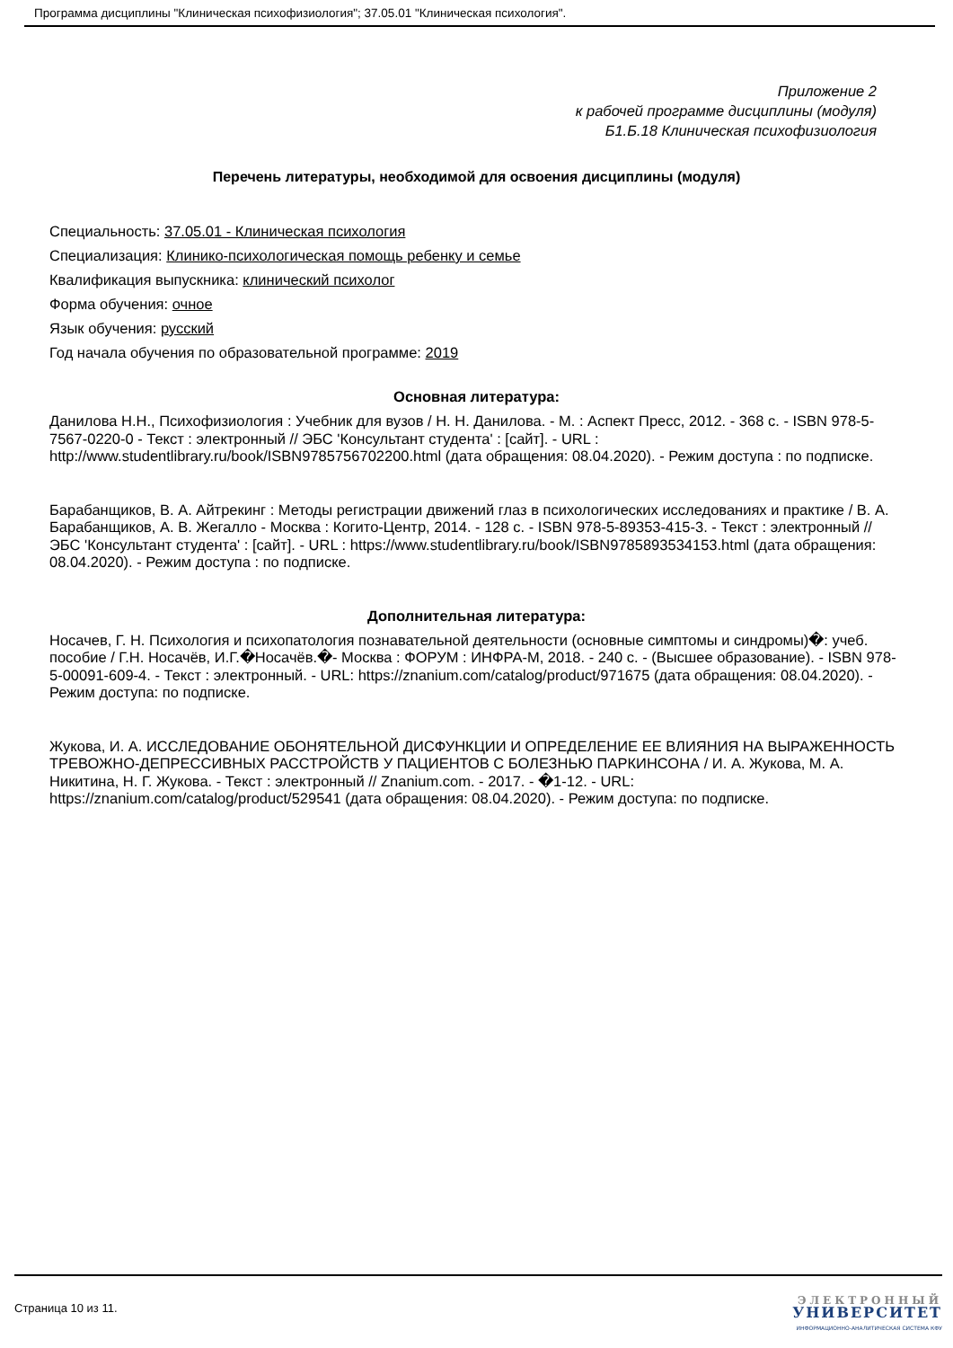Программа дисциплины "Клиническая психофизиология"; 37.05.01 "Клиническая психология".
Приложение 2
к рабочей программе дисциплины (модуля)
Б1.Б.18 Клиническая психофизиология
Перечень литературы, необходимой для освоения дисциплины (модуля)
Специальность: 37.05.01 - Клиническая психология
Специализация: Клинико-психологическая помощь ребенку и семье
Квалификация выпускника: клинический психолог
Форма обучения: очное
Язык обучения: русский
Год начала обучения по образовательной программе: 2019
Основная литература:
Данилова Н.Н., Психофизиология : Учебник для вузов / Н. Н. Данилова. - М. : Аспект Пресс, 2012. - 368 с. - ISBN 978-5-7567-0220-0 - Текст : электронный // ЭБС 'Консультант студента' : [сайт]. - URL : http://www.studentlibrary.ru/book/ISBN9785756702200.html (дата обращения: 08.04.2020). - Режим доступа : по подписке.
Барабанщиков, В. А. Айтрекинг : Методы регистрации движений глаз в психологических исследованиях и практике / В. А. Барабанщиков, А. В. Жегалло - Москва : Когито-Центр, 2014. - 128 с. - ISBN 978-5-89353-415-3. - Текст : электронный // ЭБС 'Консультант студента' : [сайт]. - URL : https://www.studentlibrary.ru/book/ISBN9785893534153.html (дата обращения: 08.04.2020). - Режим доступа : по подписке.
Дополнительная литература:
Носачев, Г. Н. Психология и психопатология познавательной деятельности (основные симптомы и синдромы)�: учеб. пособие / Г.Н. Носачёв, И.Г.�Носачёв.�- Москва : ФОРУМ : ИНФРА-М, 2018. - 240 с. - (Высшее образование). - ISBN 978-5-00091-609-4. - Текст : электронный. - URL: https://znanium.com/catalog/product/971675 (дата обращения: 08.04.2020). - Режим доступа: по подписке.
Жукова, И. А. ИССЛЕДОВАНИЕ ОБОНЯТЕЛЬНОЙ ДИСФУНКЦИИ И ОПРЕДЕЛЕНИЕ ЕЕ ВЛИЯНИЯ НА ВЫРАЖЕННОСТЬ ТРЕВОЖНО-ДЕПРЕССИВНЫХ РАССТРОЙСТВ У ПАЦИЕНТОВ С БОЛЕЗНЬЮ ПАРКИНСОНА / И. А. Жукова, М. А. Никитина, Н. Г. Жукова. - Текст : электронный // Znanium.com. - 2017. - �1-12. - URL: https://znanium.com/catalog/product/529541 (дата обращения: 08.04.2020). - Режим доступа: по подписке.
Страница 10 из 11.
ЭЛЕКТРОННЫЙ
УНИВЕРСИТЕТ
ИНФОРМАЦИОННО-АНАЛИТИЧЕСКАЯ СИСТЕМА КФУ